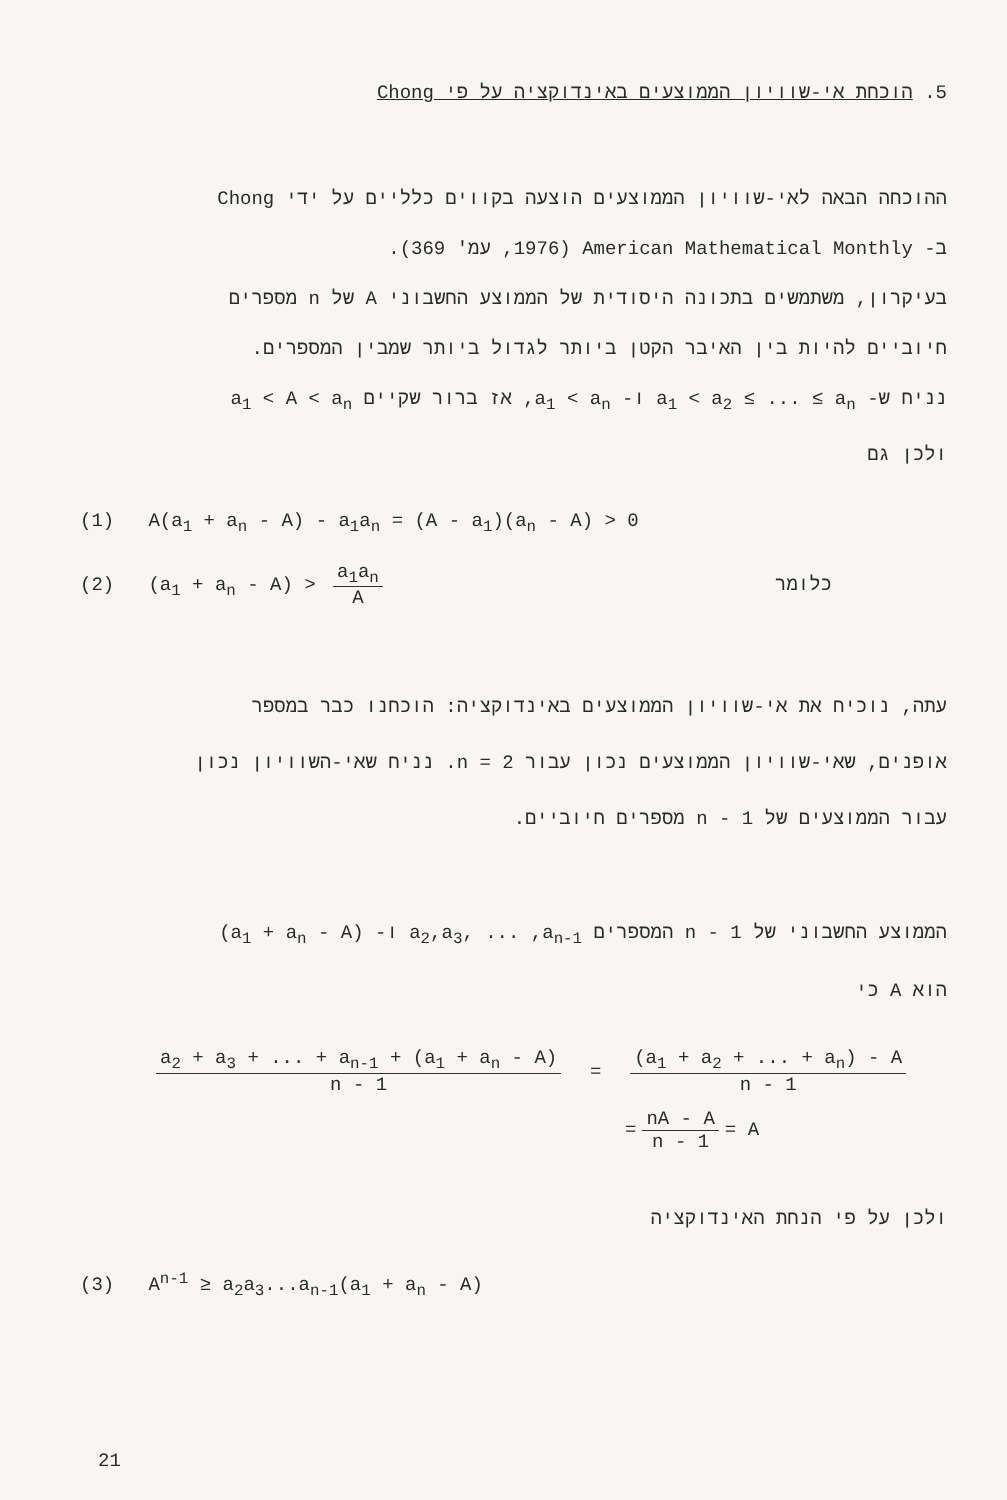5. הוכחת אי-שוויון הממוצעים באינדוקציה על פי Chong
ההוכחה הבאה לאי-שוויון הממוצעים הוצעה בקווים כלליים על ידי Chong
ב- American Mathematical Monthly (1976, עמ' 369).
בעיקרון, משתמשים בתכונה היסודית של הממוצע החשבוני A של n מספרים
חיוביים להיות בין האיבר הקטן ביותר לגדול ביותר שמבין המספרים.
נניח ש- a<sub>1</sub> < a<sub>2</sub> ≤ ... ≤ a<sub>n</sub> ו- a<sub>1</sub> < a<sub>n</sub>, אז ברור שקיים a<sub>1</sub> < A < a<sub>n</sub>
ולכן גם
(1) A(a<sub>1</sub> + a<sub>n</sub> - A) - a<sub>1</sub>a<sub>n</sub> = (A - a<sub>1</sub>)(a<sub>n</sub> - A) > 0
(2) (a<sub>1</sub> + a<sub>n</sub> - A) > a<sub>1</sub>a<sub>n</sub> A כלומר
עתה, נוכיח את אי-שוויון הממוצעים באינדוקציה: הוכחנו כבר במספר
אופנים, שאי-שוויון הממוצעים נכון עבור n = 2. נניח שאי-השוויון נכון
עבור הממוצעים של n - 1 מספרים חיוביים.
הממוצע החשבוני של n - 1 המספרים a<sub>2</sub>,a<sub>3</sub>, ... ,a<sub>n-1</sub> ו- (a<sub>1</sub> + a<sub>n</sub> - A)
הוא A כי
a<sub>2</sub> + a<sub>3</sub> + ... + a<sub>n-1</sub> + (a<sub>1</sub> + a<sub>n</sub> - A) n - 1 = (a<sub>1</sub> + a<sub>2</sub> + ... + a<sub>n</sub>) - A n - 1
= nA - A n - 1 = A
ולכן על פי הנחת האינדוקציה
(3) A<sup>n-1</sup> ≥ a<sub>2</sub>a<sub>3</sub>...a<sub>n-1</sub>(a<sub>1</sub> + a<sub>n</sub> - A)
21